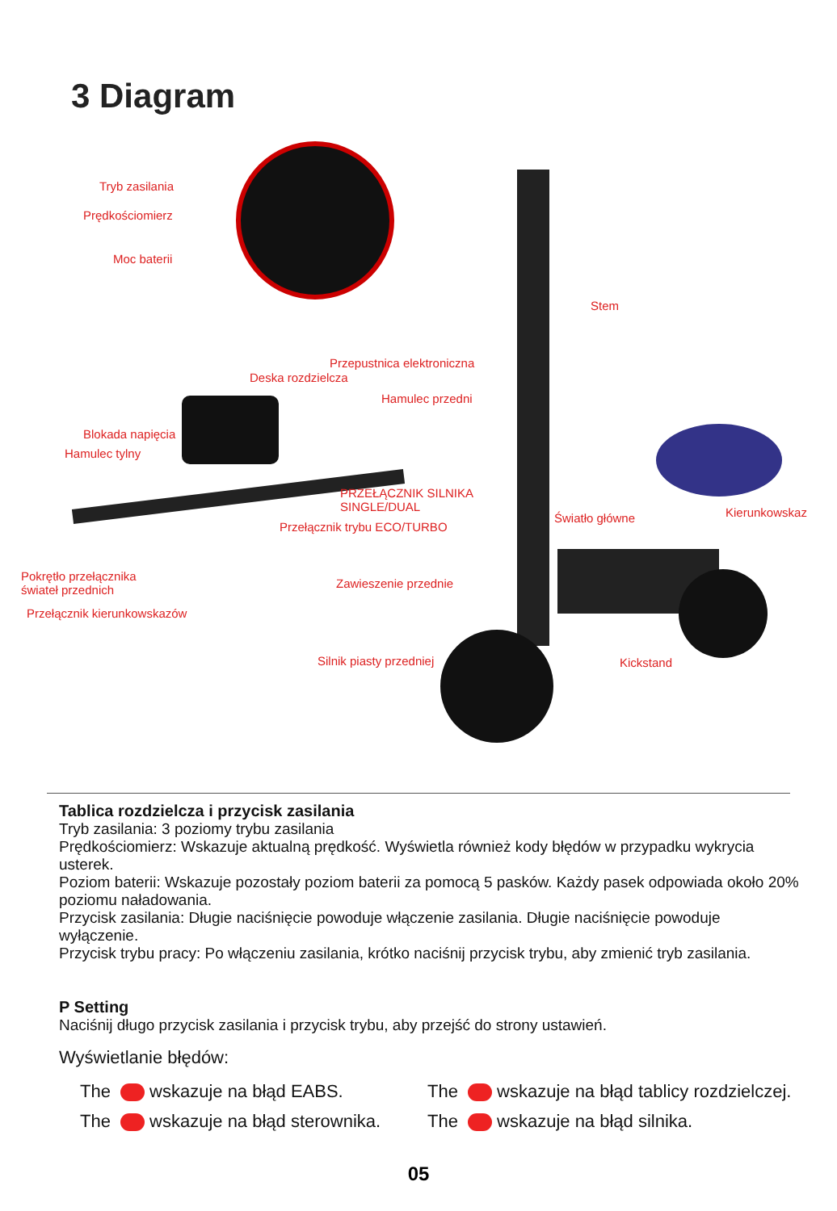3 Diagram
Tryb zasilania
Prędkościomierz
Moc baterii
Stem
Przepustnica elektroniczna
Deska rozdzielcza
Hamulec przedni
Blokada napięcia
Hamulec tylny
PRZEŁĄCZNIK SILNIKA
SINGLE/DUAL
Kierunkowskaz
Światło główne
Przełącznik trybu ECO/TURBO
Pokrętło przełącznika
świateł przednich
Zawieszenie przednie
Przełącznik kierunkowskazów
Silnik piasty przedniej Kickstand
Tablica rozdzielcza i przycisk zasilania
Tryb zasilania: 3 poziomy trybu zasilania
Prędkościomierz: Wskazuje aktualną prędkość. Wyświetla również kody błędów w przypadku wykrycia usterek.
Poziom baterii: Wskazuje pozostały poziom baterii za pomocą 5 pasków. Każdy pasek odpowiada około 20% poziomu naładowania.
Przycisk zasilania: Długie naciśnięcie powoduje włączenie zasilania. Długie naciśnięcie powoduje wyłączenie.
Przycisk trybu pracy: Po włączeniu zasilania, krótko naciśnij przycisk trybu, aby zmienić tryb zasilania.
P Setting
Naciśnij długo przycisk zasilania i przycisk trybu, aby przejść do strony ustawień.
Wyświetlanie błędów:
The wskazuje na błąd EABS.
The wskazuje na błąd tablicy rozdzielczej.
The wskazuje na błąd sterownika.
The wskazuje na błąd silnika.
05